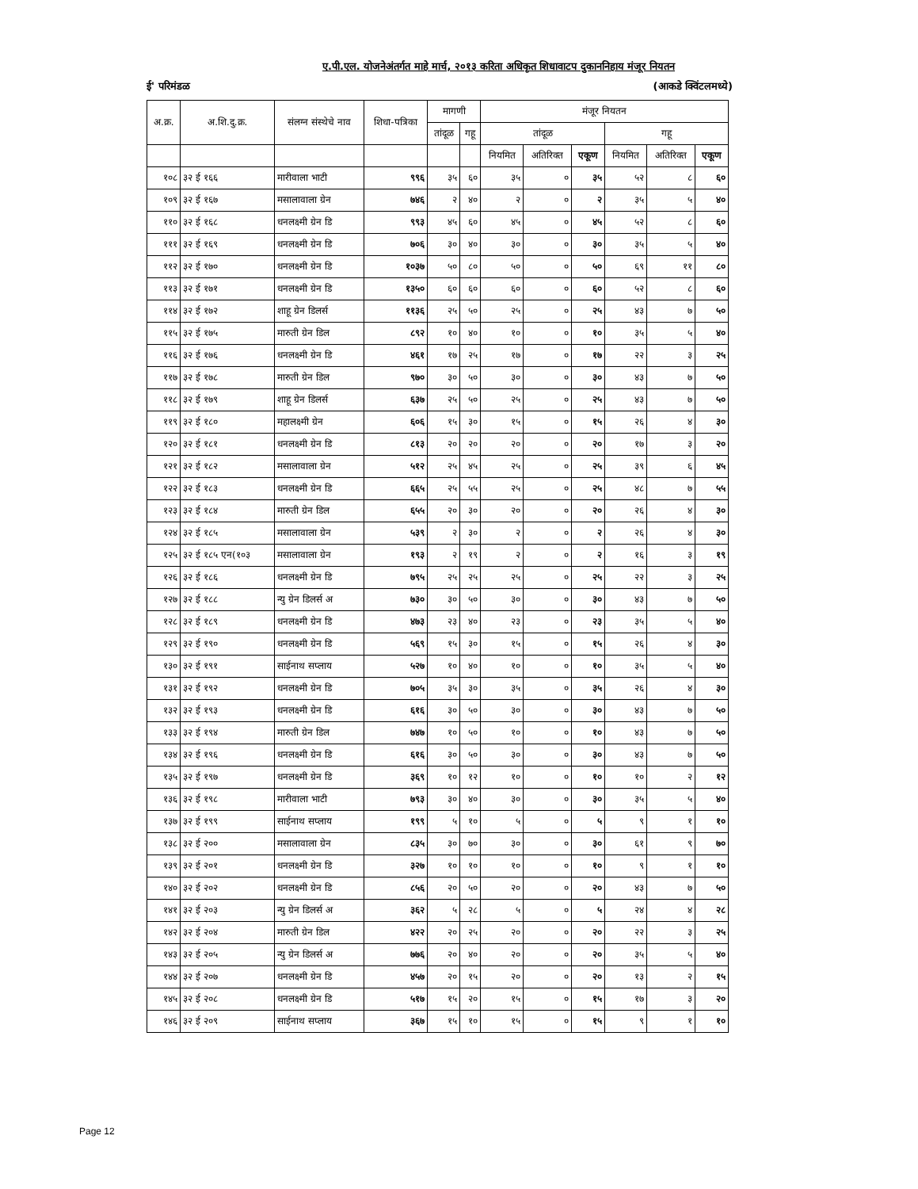ए.पी.एल. योजनेअंतर्गत माहे मार्च, २०१३ करिता अधिकृत शिधावाटप दुकाननिहाय मंजूर नियतन
ई' परिमंडळ (आकडे क्विंटलमध्ये)
| अ.क्र. | अ.शि.दु.क्र. | संलग्न संस्थेचे नाव | शिधा-पत्रिका | मागणी | | मंजूर नियतन | | | | | |
| --- | --- | --- | --- | --- | --- | --- | --- | --- | --- | --- | --- |
| | | | | तांदूळ | गहू | तांदूळ | | | गहू | | |
| | | | | | | नियमित | अतिरिक्त | एकूण | नियमित | अतिरिक्त | एकूण |
| १०८ | ३२ ई १६६ | मारीवाला भाटी | ९९६ | ३५ | ६० | ३५ | ० | ३५ | ५२ | ८ | ६० |
| १०९ | ३२ ई १६७ | मसालावाला ग्रेन | ७४६ | २ | ४० | २ | ० | २ | ३५ | ५ | ४० |
| ११० | ३२ ई १६८ | धनलक्ष्मी ग्रेन डि | ९९३ | ४५ | ६० | ४५ | ० | ४५ | ५२ | ८ | ६० |
| १११ | ३२ ई १६९ | धनलक्ष्मी ग्रेन डि | ७०६ | ३० | ४० | ३० | ० | ३० | ३५ | ५ | ४० |
| ११२ | ३२ ई १७० | धनलक्ष्मी ग्रेन डि | १०३७ | ५० | ८० | ५० | ० | ५० | ६९ | ११ | ८० |
| ११३ | ३२ ई १७१ | धनलक्ष्मी ग्रेन डि | १३५० | ६० | ६० | ६० | ० | ६० | ५२ | ८ | ६० |
| ११४ | ३२ ई १७२ | शाहू ग्रेन डिलर्स | ११३६ | २५ | ५० | २५ | ० | २५ | ४३ | ७ | ५० |
| ११५ | ३२ ई १७५ | मारुती ग्रेन डिल | ८९२ | १० | ४० | १० | ० | १० | ३५ | ५ | ४० |
| ११६ | ३२ ई १७६ | धनलक्ष्मी ग्रेन डि | ४६१ | १७ | २५ | १७ | ० | १७ | २२ | ३ | २५ |
| ११७ | ३२ ई १७८ | मारुती ग्रेन डिल | ९७० | ३० | ५० | ३० | ० | ३० | ४३ | ७ | ५० |
| ११८ | ३२ ई १७९ | शाहू ग्रेन डिलर्स | ६३७ | २५ | ५० | २५ | ० | २५ | ४३ | ७ | ५० |
| ११९ | ३२ ई १८० | महालक्ष्मी ग्रेन | ६०६ | १५ | ३० | १५ | ० | १५ | २६ | ४ | ३० |
| १२० | ३२ ई १८१ | धनलक्ष्मी ग्रेन डि | ८१३ | २० | २० | २० | ० | २० | १७ | ३ | २० |
| १२१ | ३२ ई १८२ | मसालावाला ग्रेन | ५१२ | २५ | ४५ | २५ | ० | २५ | ३९ | ६ | ४५ |
| १२२ | ३२ ई १८३ | धनलक्ष्मी ग्रेन डि | ६६५ | २५ | ५५ | २५ | ० | २५ | ४८ | ७ | ५५ |
| १२३ | ३२ ई १८४ | मारुती ग्रेन डिल | ६५५ | २० | ३० | २० | ० | २० | २६ | ४ | ३० |
| १२४ | ३२ ई १८५ | मसालावाला ग्रेन | ५३९ | २ | ३० | २ | ० | २ | २६ | ४ | ३० |
| १२५ | ३२ ई १८५ एन(१०३ | मसालावाला ग्रेन | १९३ | २ | १९ | २ | ० | २ | १६ | ३ | १९ |
| १२६ | ३२ ई १८६ | धनलक्ष्मी ग्रेन डि | ७९५ | २५ | २५ | २५ | ० | २५ | २२ | ३ | २५ |
| १२७ | ३२ ई १८८ | न्यु ग्रेन डिलर्स अ | ७३० | ३० | ५० | ३० | ० | ३० | ४३ | ७ | ५० |
| १२८ | ३२ ई १८९ | धनलक्ष्मी ग्रेन डि | ४७३ | २३ | ४० | २३ | ० | २३ | ३५ | ५ | ४० |
| १२९ | ३२ ई १९० | धनलक्ष्मी ग्रेन डि | ५६९ | १५ | ३० | १५ | ० | १५ | २६ | ४ | ३० |
| १३० | ३२ ई १९१ | साईनाथ सप्लाय | ५२७ | १० | ४० | १० | ० | १० | ३५ | ५ | ४० |
| १३१ | ३२ ई १९२ | धनलक्ष्मी ग्रेन डि | ७०५ | ३५ | ३० | ३५ | ० | ३५ | २६ | ४ | ३० |
| १३२ | ३२ ई १९३ | धनलक्ष्मी ग्रेन डि | ६१६ | ३० | ५० | ३० | ० | ३० | ४३ | ७ | ५० |
| १३३ | ३२ ई १९४ | मारुती ग्रेन डिल | ७४७ | १० | ५० | १० | ० | १० | ४३ | ७ | ५० |
| १३४ | ३२ ई १९६ | धनलक्ष्मी ग्रेन डि | ६१६ | ३० | ५० | ३० | ० | ३० | ४३ | ७ | ५० |
| १३५ | ३२ ई १९७ | धनलक्ष्मी ग्रेन डि | ३६९ | १० | १२ | १० | ० | १० | १० | २ | १२ |
| १३६ | ३२ ई १९८ | मारीवाला भाटी | ७९३ | ३० | ४० | ३० | ० | ३० | ३५ | ५ | ४० |
| १३७ | ३२ ई १९९ | साईनाथ सप्लाय | १९९ | ५ | १० | ५ | ० | ५ | ९ | १ | १० |
| १३८ | ३२ ई २०० | मसालावाला ग्रेन | ८३५ | ३० | ७० | ३० | ० | ३० | ६१ | ९ | ७० |
| १३९ | ३२ ई २०१ | धनलक्ष्मी ग्रेन डि | ३२७ | १० | १० | १० | ० | १० | ९ | १ | १० |
| १४० | ३२ ई २०२ | धनलक्ष्मी ग्रेन डि | ८५६ | २० | ५० | २० | ० | २० | ४३ | ७ | ५० |
| १४१ | ३२ ई २०३ | न्यु ग्रेन डिलर्स अ | ३६२ | ५ | २८ | ५ | ० | ५ | २४ | ४ | २८ |
| १४२ | ३२ ई २०४ | मारुती ग्रेन डिल | ४२२ | २० | २५ | २० | ० | २० | २२ | ३ | २५ |
| १४३ | ३२ ई २०५ | न्यु ग्रेन डिलर्स अ | ७७६ | २० | ४० | २० | ० | २० | ३५ | ५ | ४० |
| १४४ | ३२ ई २०७ | धनलक्ष्मी ग्रेन डि | ४५७ | २० | १५ | २० | ० | २० | १३ | २ | १५ |
| १४५ | ३२ ई २०८ | धनलक्ष्मी ग्रेन डि | ५१७ | १५ | २० | १५ | ० | १५ | १७ | ३ | २० |
| १४६ | ३२ ई २०९ | साईनाथ सप्लाय | ३६७ | १५ | १० | १५ | ० | १५ | ९ | १ | १० |
Page 12